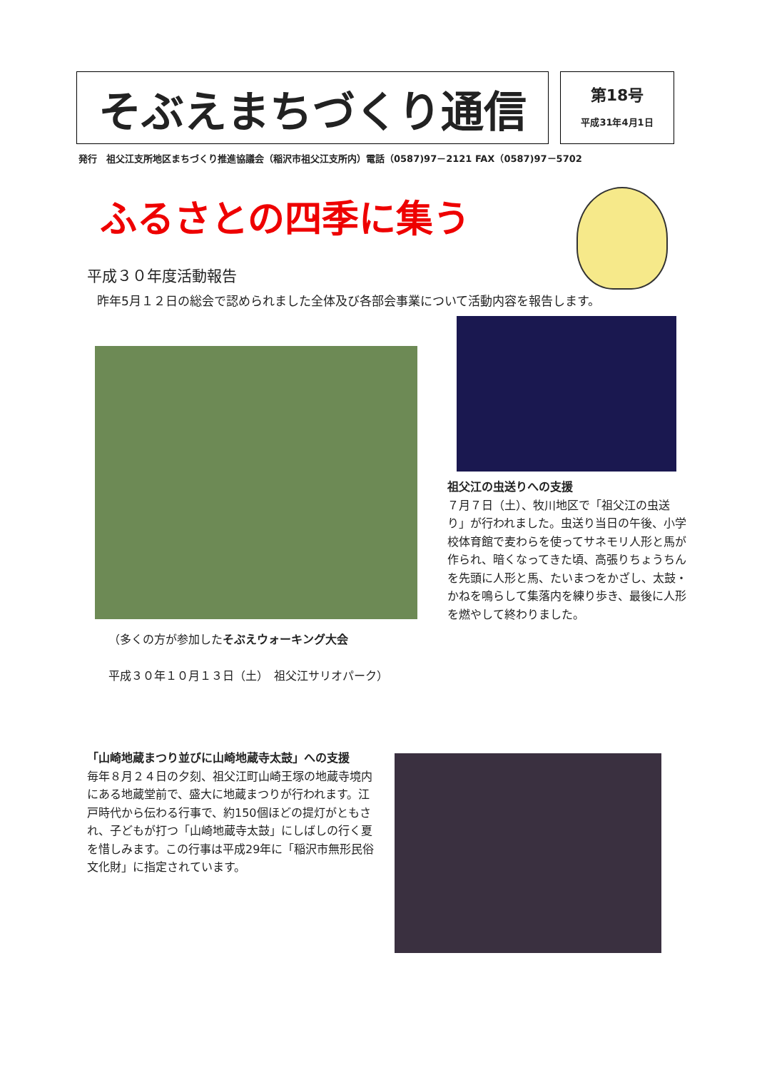そぶえまちづくり通信
第18号
平成31年4月1日
発行　祖父江支所地区まちづくり推進協議会（稲沢市祖父江支所内）電話（0587)97－2121 FAX（0587)97－5702
ふるさとの四季に集う
平成３０年度活動報告
昨年5月１２日の総会で認められました全体及び各部会事業について活動内容を報告します。
祖父江の虫送りへの支援
７月７日（土）、牧川地区で「祖父江の虫送り」が行われました。虫送り当日の午後、小学校体育館で麦わらを使ってサネモリ人形と馬が作られ、暗くなってきた頃、高張りちょうちんを先頭に人形と馬、たいまつをかざし、太鼓・かねを鳴らして集落内を練り歩き、最後に人形を燃やして終わりました。
（多くの方が参加したそぶえウォーキング大会
平成３０年１０月１３日（土）　祖父江サリオパーク）
「山崎地蔵まつり並びに山崎地蔵寺太鼓」への支援
毎年８月２４日の夕刻、祖父江町山崎王塚の地蔵寺境内にある地蔵堂前で、盛大に地蔵まつりが行われます。江戸時代から伝わる行事で、約150個ほどの提灯がともされ、子どもが打つ「山崎地蔵寺太鼓」にしばしの行く夏を惜しみます。この行事は平成29年に「稲沢市無形民俗文化財」に指定されています。